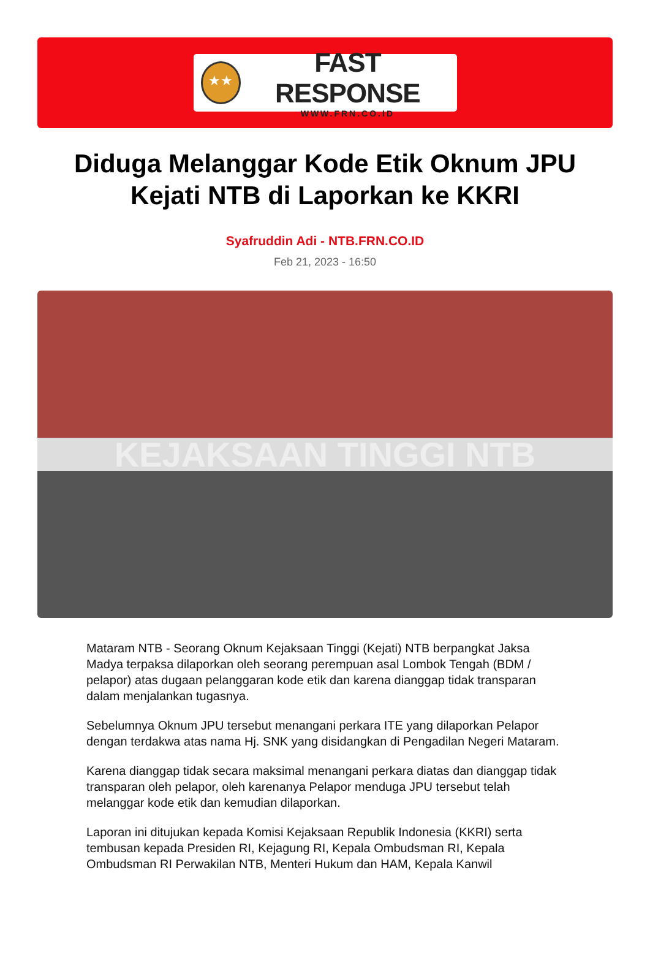★★
FAST RESPONSE
WWW.FRN.CO.ID
Diduga Melanggar Kode Etik Oknum JPU Kejati NTB di Laporkan ke KKRI
Syafruddin Adi - NTB.FRN.CO.ID
Feb 21, 2023 - 16:50
KEJAKSAAN TINGGI NTB
Mataram NTB - Seorang Oknum Kejaksaan Tinggi (Kejati) NTB berpangkat Jaksa Madya terpaksa dilaporkan oleh seorang perempuan asal Lombok Tengah (BDM / pelapor) atas dugaan pelanggaran kode etik dan karena dianggap tidak transparan dalam menjalankan tugasnya.
Sebelumnya Oknum JPU tersebut menangani perkara ITE yang dilaporkan Pelapor dengan terdakwa atas nama Hj. SNK yang disidangkan di Pengadilan Negeri Mataram.
Karena dianggap tidak secara maksimal menangani perkara diatas dan dianggap tidak transparan oleh pelapor, oleh karenanya Pelapor menduga JPU tersebut telah melanggar kode etik dan kemudian dilaporkan.
Laporan ini ditujukan kepada Komisi Kejaksaan Republik Indonesia (KKRI) serta tembusan kepada Presiden RI, Kejagung RI, Kepala Ombudsman RI, Kepala Ombudsman RI Perwakilan NTB, Menteri Hukum dan HAM, Kepala Kanwil